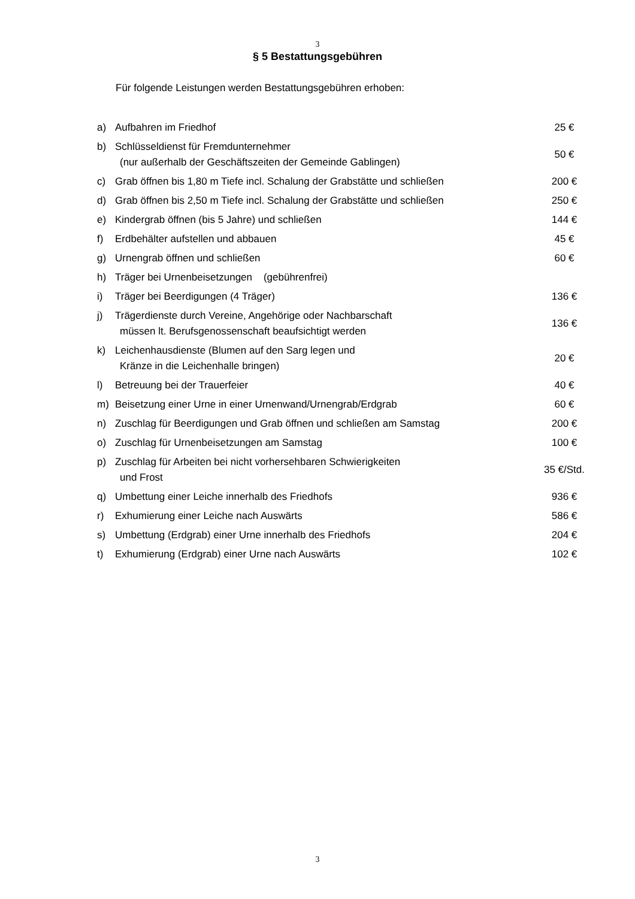3
§ 5 Bestattungsgebühren
Für folgende Leistungen werden Bestattungsgebühren erhoben:
| a) | Aufbahren im Friedhof | 25 € |
| b) | Schlüsseldienst für Fremdunternehmer (nur außerhalb der Geschäftszeiten der Gemeinde Gablingen) | 50 € |
| c) | Grab öffnen bis 1,80 m Tiefe incl. Schalung der Grabstätte und schließen | 200 € |
| d) | Grab öffnen bis 2,50 m Tiefe incl. Schalung der Grabstätte und schließen | 250 € |
| e) | Kindergrab öffnen (bis 5 Jahre) und schließen | 144 € |
| f) | Erdbehälter aufstellen und abbauen | 45 € |
| g) | Urnengrab öffnen und schließen | 60 € |
| h) | Träger bei Urnenbeisetzungen (gebührenfrei) | |
| i) | Träger bei Beerdigungen (4 Träger) | 136 € |
| j) | Trägerdienste durch Vereine, Angehörige oder Nachbarschaft müssen lt. Berufsgenossenschaft beaufsichtigt werden | 136 € |
| k) | Leichenhausdienste (Blumen auf den Sarg legen und Kränze in die Leichenhalle bringen) | 20 € |
| l) | Betreuung bei der Trauerfeier | 40 € |
| m) | Beisetzung einer Urne in einer Urnenwand/Urnengrab/Erdgrab | 60 € |
| n) | Zuschlag für Beerdigungen und Grab öffnen und schließen am Samstag | 200 € |
| o) | Zuschlag für Urnenbeisetzungen am Samstag | 100 € |
| p) | Zuschlag für Arbeiten bei nicht vorhersehbaren Schwierigkeiten und Frost | 35 €/Std. |
| q) | Umbettung einer Leiche innerhalb des Friedhofs | 936 € |
| r) | Exhumierung einer Leiche nach Auswärts | 586 € |
| s) | Umbettung (Erdgrab) einer Urne innerhalb des Friedhofs | 204 € |
| t) | Exhumierung (Erdgrab) einer Urne nach Auswärts | 102 € |
3